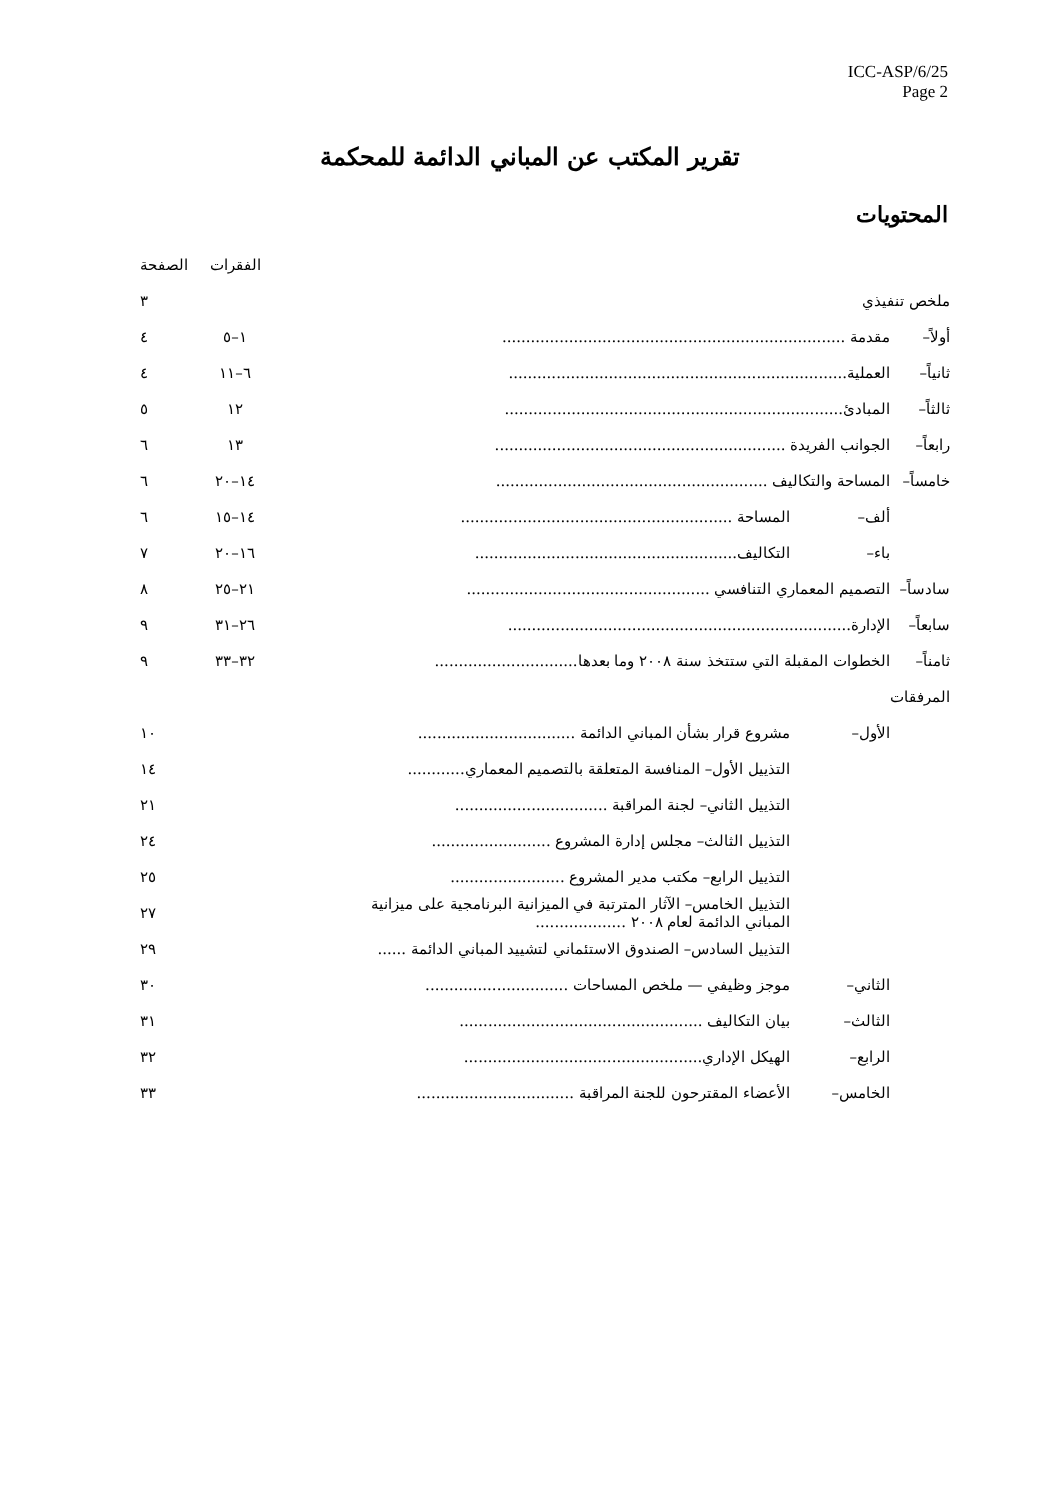ICC-ASP/6/25
Page 2
تقرير المكتب عن المباني الدائمة للمحكمة
المحتويات
| | | | الفقرات | الصفحة |
| ملخص تنفيذي | | | | ٣ |
| أولاً– | مقدمة ........................................................................ | | ١–٥ | ٤ |
| ثانياً– | العملية....................................................................... | | ٦–١١ | ٤ |
| ثالثاً– | المبادئ....................................................................... | | ١٢ | ٥ |
| رابعاً– | الجوانب الفريدة ............................................................. | | ١٣ | ٦ |
| خامساً– | المساحة والتكاليف ......................................................... | | ١٤–٢٠ | ٦ |
| | ألف– | المساحة ......................................................... | ١٤–١٥ | ٦ |
| | باء– | التكاليف....................................................... | ١٦–٢٠ | ٧ |
| سادساً– | التصميم المعماري التنافسي ................................................... | | ٢١–٢٥ | ٨ |
| سابعاً– | الإدارة........................................................................ | | ٢٦–٣١ | ٩ |
| ثامناً– | الخطوات المقبلة التي ستتخذ سنة ٢٠٠٨ وما بعدها.............................. | | ٣٢–٣٣ | ٩ |
| المرفقات | | | | |
| | الأول– | مشروع قرار بشأن المباني الدائمة ................................. | | ١٠ |
| | | التذييل الأول– المنافسة المتعلقة بالتصميم المعماري............ | | ١٤ |
| | | التذييل الثاني– لجنة المراقبة ................................ | | ٢١ |
| | | التذييل الثالث– مجلس إدارة المشروع ......................... | | ٢٤ |
| | | التذييل الرابع– مكتب مدير المشروع ........................ | | ٢٥ |
| | | التذييل الخامس– الآثار المترتبة في الميزانية البرنامجية على ميزانية المباني الدائمة لعام ٢٠٠٨ ................... | | ٢٧ |
| | | التذييل السادس– الصندوق الاستئماني لتشييد المباني الدائمة ...... | | ٢٩ |
| | الثاني– | موجز وظيفي — ملخص المساحات .............................. | | ٣٠ |
| | الثالث– | بيان التكاليف ................................................... | | ٣١ |
| | الرابع– | الهيكل الإداري.................................................. | | ٣٢ |
| | الخامس– | الأعضاء المقترحون للجنة المراقبة ................................. | | ٣٣ |